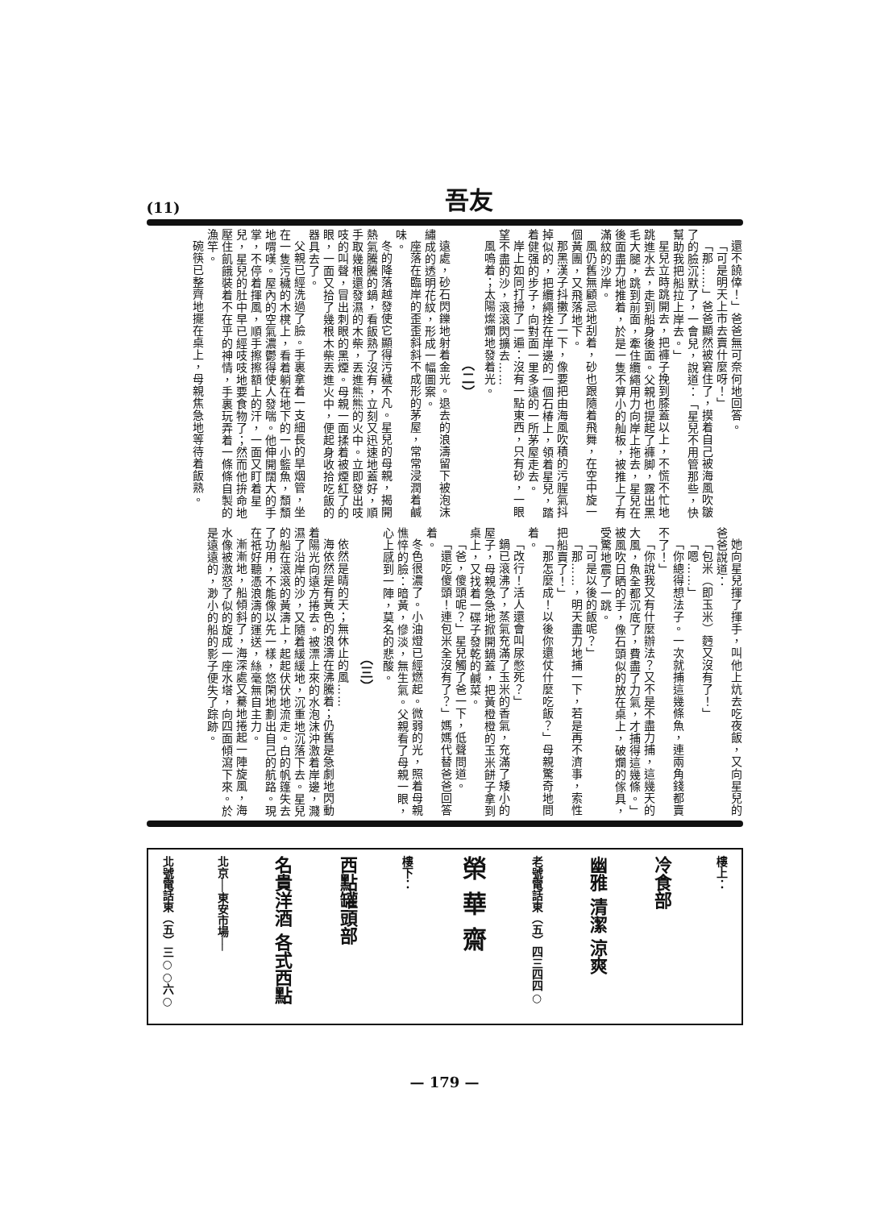(11) 吾友
還不饒倖！」爸爸無可奈何地回答。
「可是明天上市去賣什麼呀！」
「那……」爸爸顯然被窘住了，摸着自己被海風吹皺了的臉沉默了，一會兒，說道：「星兒不用管那些，快幫助我把船拉上岸去。」
星兒立時跳開去，把褲子挽到膝蓋以上，不慌不忙地跳進水去，走到船身後面。父親也提起了褲脚，露出黑毛大腿，跳到前面，牽住纜繩用力向岸上拖去，星兒在後面盡力地推着，於是一隻不算小的舢板，被推上了有滿紋的沙岸。
風仍舊無顧忌地刮着，砂也跟隨着飛舞，在空中旋一個黃團，又飛落地下。
那黑漢子抖擻了一下，像要把由海風吹積的污腥氣抖掉似的，把纜繩拴在岸邊的一個石椿上，領着星兒，踏着健强的步子，向對面一里多遠的一所茅屋走去。
岸上如同打掃了一遍：沒有一點東西，只有砂，一眼望不盡的沙，滾滾閃擴去……
風嗚着；太陽燦爛地發着光。
（二）
遠處，砂石閃鑠地射着金光。退去的浪濤留下被泡沫繡成的透明花紋，形成一幅圖案。
座落在臨岸的歪歪斜斜不成形的茅屋，常常浸潤着鹹味。
冬的降落越發使它顯得污穢不凡。星兒的母親，揭開熱氣騰騰的鍋，看飯熟了沒有，立刻又迅速地蓋好，順手取幾根還發濕的木柴，丟進熊熊的火中。立即發出吱吱的叫聲，冒出刺眼的黑煙。母親一面揉着被煙紅了的眼，一面又拾了幾根木柴丟進火中，便起身收拾吃飯的器具去了。
父親已經洗過了臉。手裏拿着一支細長的旱烟管，坐在一隻污穢的木櫈上，看着躺在地下的一小籃魚，頹頹地喟嘆。屋內的空氣濃鬱得使人發喘。他伸開闊大的手掌，不停着揮風，順手擦擦額上的汗，一面又盯着星兒，星兒的肚中早已經吱吱地要食物了；然而他拚命地壓住飢餓裝着不在乎的神情，手裏玩弄着一條條自製的漁竿。
碗筷已整齊地擺在桌上，母親焦急地等待着飯熟。
她向星兒揮了揮手，叫他上炕去吃夜飯，又向星兒的爸爸說道：
「包米（即玉米）麪又沒有了！」
「嗯……」
「你總得想法子。一次就捕這幾條魚，連兩角錢都賣不了！」
「你說我又有什麼辦法？又不是不盡力捕，這幾天的大風，魚全都沉底了，費盡了力氣，才捕得這幾條。」被風吹日晒的手，像石頭似的放在桌上，破爛的傢具，受驚地震了一跳。
「可是以後的飯呢？」
「那……，明天盡力地捕一下，若是再不濟事，索性把船賣了！」
「那怎麼成！以後你還仗什麼吃飯？」母親驚奇地問着。
「改行！活人還會叫尿憋死？」
鍋已滾沸了，蒸氣充滿了玉米的香氣，充滿了矮小的屋子，母親急急地掀開鍋蓋，把黃橙橙的玉米餅子拿到桌上，又找着一碟子發乾的鹹菜。
「爸，傻頭呢？」星兒觸了爸一下，低聲問道。
「還吃傻頭！連包米全沒有了？」媽媽代替爸爸回答着。
冬色很濃了。小油燈已經燃起。微弱的光，照着母親憔悴的臉：暗黃，慘淡，無生氣。父親看了母親一眼，心上感到一陣，莫名的悲酸。
（三）
依然是晴的天；無休止的風……
海依然是有黃色的浪濤在沸騰着；仍舊是急劇地閃動着陽光向遠方捲去。被漂上來的水泡沫沖激着岸邊，濺濕了沿岸的沙，又隨着緩緩地，沉重地沉落下去。星兒的船在滾滾的黃濤上，起起伏伏地流走。白的帆篷失去了功用，不能像以先一樣，悠閑地劃出自己的航路。現在祇好聽憑浪濤的運送，絲毫無自主力。
漸漸地，船傾斜了，海深處又驀地捲起一陣旋風，海水像被激怒了似的旋成一座水塔，向四面傾瀉下來。於是遠遠的，渺小的船的影子便失了踪跡。
樓上：
冷食部
幽雅 清潔 涼爽
老號電話東（五）四三四四○
榮華齋
樓下：
西點罐頭部
名貴洋酒 各式西點
北京──東安市場──
北號電話東（五）三○○六○
— 179 —